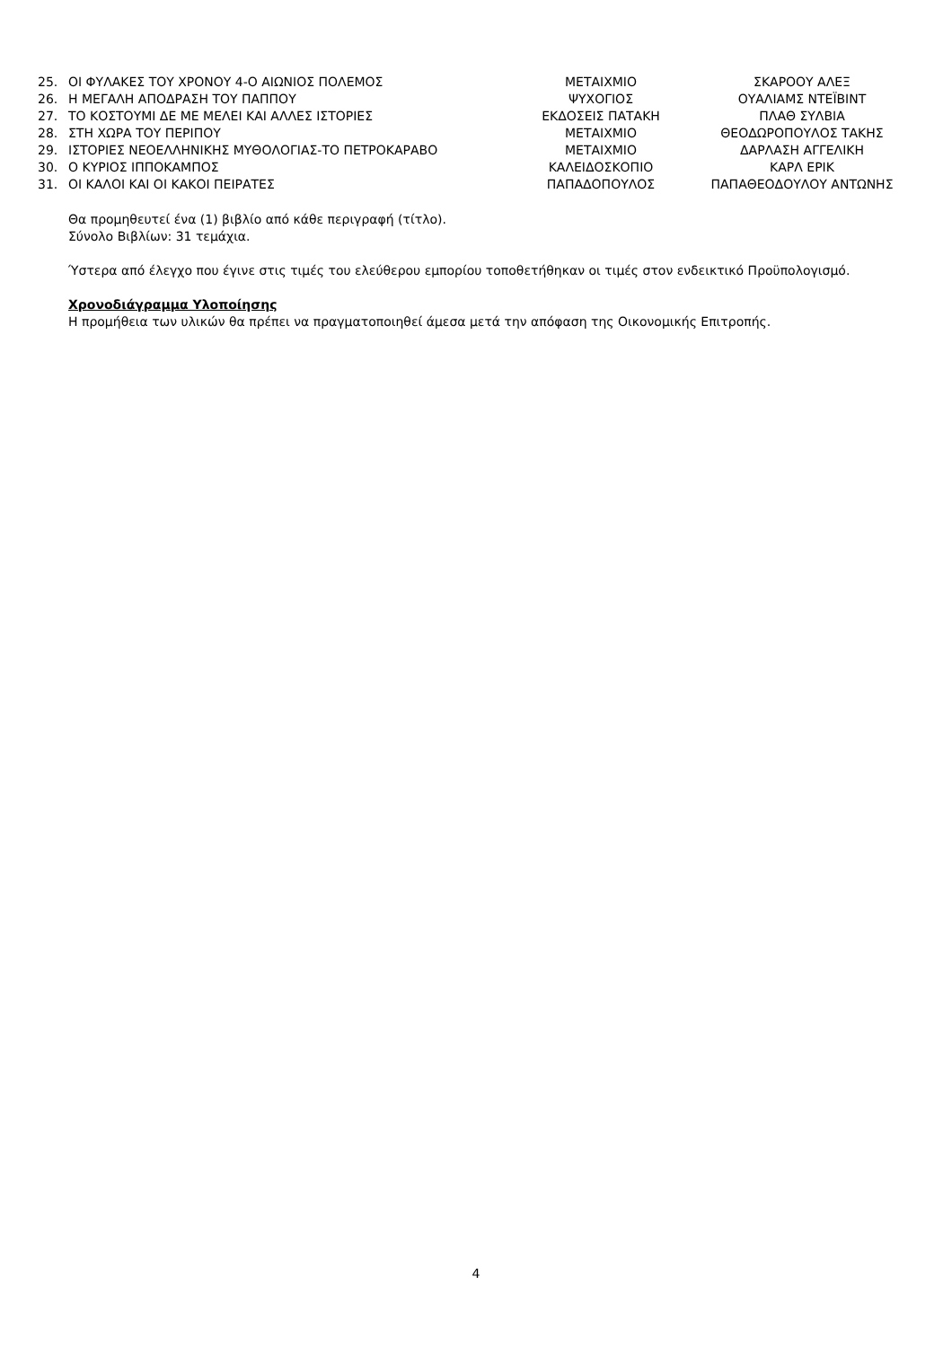| 25. | ΟΙ ΦΥΛΑΚΕΣ ΤΟΥ ΧΡΟΝΟΥ 4-Ο ΑΙΩΝΙΟΣ ΠΟΛΕΜΟΣ | ΜΕΤΑΙΧΜΙΟ | ΣΚΑΡΟΟΥ ΑΛΕΞ |
| 26. | Η ΜΕΓΑΛΗ ΑΠΟΔΡΑΣΗ ΤΟΥ ΠΑΠΠΟΥ | ΨΥΧΟΓΙΟΣ | ΟΥΑΛΙΑΜΣ ΝΤΕΪΒΙΝΤ |
| 27. | ΤΟ ΚΟΣΤΟΥΜΙ ΔΕ ΜΕ ΜΕΛΕΙ ΚΑΙ ΑΛΛΕΣ ΙΣΤΟΡΙΕΣ | ΕΚΔΟΣΕΙΣ ΠΑΤΑΚΗ | ΠΛΑΘ ΣΥΛΒΙΑ |
| 28. | ΣΤΗ ΧΩΡΑ ΤΟΥ ΠΕΡΙΠΟΥ | ΜΕΤΑΙΧΜΙΟ | ΘΕΟΔΩΡΟΠΟΥΛΟΣ ΤΑΚΗΣ |
| 29. | ΙΣΤΟΡΙΕΣ ΝΕΟΕΛΛΗΝΙΚΗΣ ΜΥΘΟΛΟΓΙΑΣ-ΤΟ ΠΕΤΡΟΚΑΡΑΒΟ | ΜΕΤΑΙΧΜΙΟ | ΔΑΡΛΑΣΗ ΑΓΓΕΛΙΚΗ |
| 30. | Ο ΚΥΡΙΟΣ ΙΠΠΟΚΑΜΠΟΣ | ΚΑΛΕΙΔΟΣΚΟΠΙΟ | ΚΑΡΛ ΕΡΙΚ |
| 31. | ΟΙ ΚΑΛΟΙ ΚΑΙ ΟΙ ΚΑΚΟΙ ΠΕΙΡΑΤΕΣ | ΠΑΠΑΔΟΠΟΥΛΟΣ | ΠΑΠΑΘΕΟΔΟΥΛΟΥ ΑΝΤΩΝΗΣ |
Θα προμηθευτεί ένα (1) βιβλίο από κάθε περιγραφή (τίτλο).
Σύνολο Βιβλίων: 31 τεμάχια.
Ύστερα από έλεγχο που έγινε στις τιμές του ελεύθερου εμπορίου τοποθετήθηκαν οι τιμές στον ενδεικτικό Προϋπολογισμό.
Χρονοδιάγραμμα Υλοποίησης
Η προμήθεια των υλικών θα πρέπει να πραγματοποιηθεί άμεσα μετά την απόφαση της Οικονομικής Επιτροπής.
4